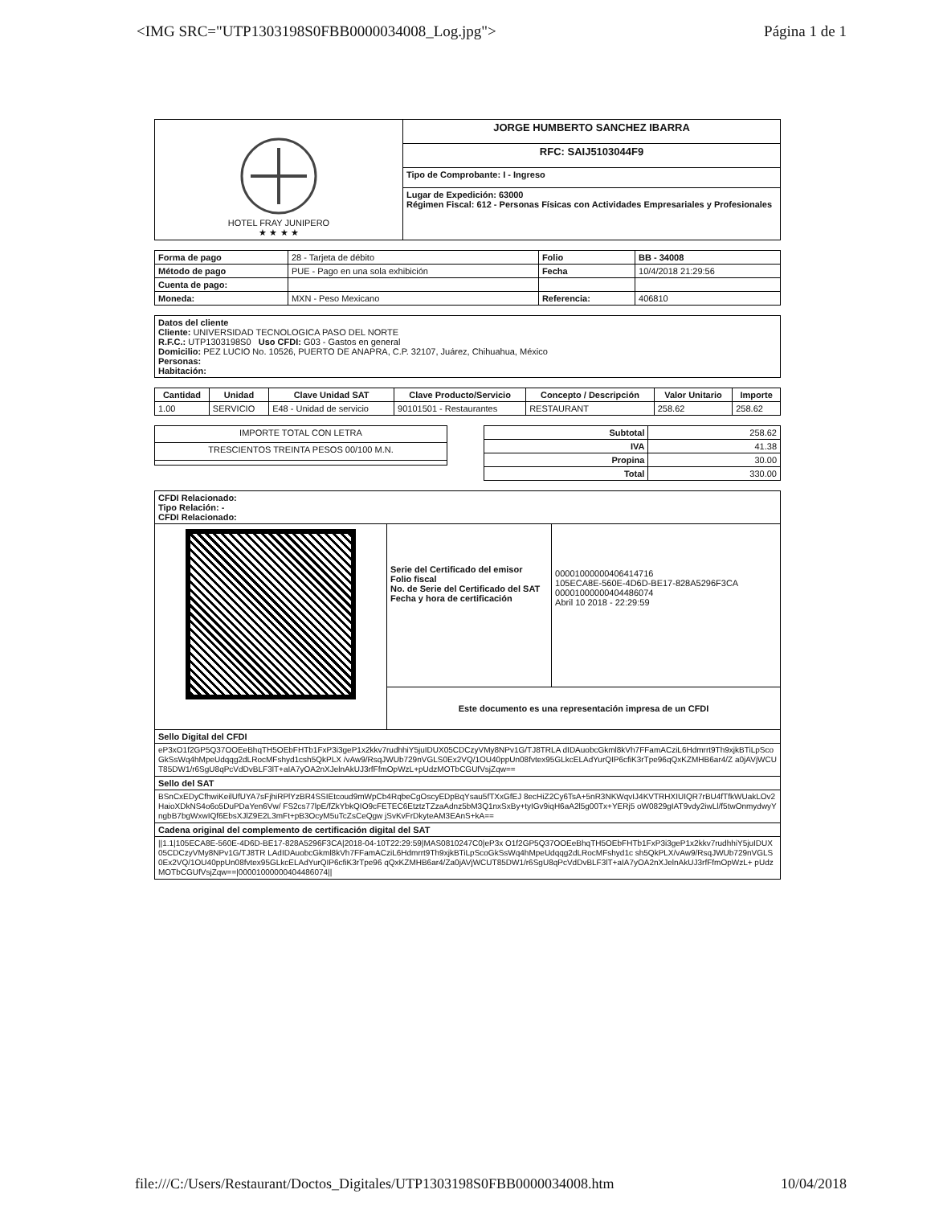<IMG SRC="UTP1303198S0FBB0000034008_Log.jpg"> Página 1 de 1
| HOTEL FRAY JUNIPERO ★ ★ ★ ★ | JORGE HUMBERTO SANCHEZ IBARRA |
| | RFC: SAIJ5103044F9 |
| | Tipo de Comprobante: I - Ingreso |
| | Lugar de Expedición: 63000 Régimen Fiscal: 612 - Personas Físicas con Actividades Empresariales y Profesionales |
| Forma de pago | 28 - Tarjeta de débito | Folio | BB - 34008 |
| Método de pago | PUE - Pago en una sola exhibición | Fecha | 10/4/2018 21:29:56 |
| Cuenta de pago: | | | |
| Moneda: | MXN - Peso Mexicano | Referencia: | 406810 |
| Datos del cliente Cliente: UNIVERSIDAD TECNOLOGICA PASO DEL NORTE R.F.C.: UTP1303198S0 Uso CFDI: G03 - Gastos en general Domicilio: PEZ LUCIO No. 10526, PUERTO DE ANAPRA, C.P. 32107, Juárez, Chihuahua, México Personas: Habitación: |
| Cantidad | Unidad | Clave Unidad SAT | Clave Producto/Servicio | Concepto / Descripción | Valor Unitario | Importe |
| --- | --- | --- | --- | --- | --- | --- |
| 1.00 | SERVICIO | E48 - Unidad de servicio | 90101501 - Restaurantes | RESTAURANT | 258.62 | 258.62 |
| IMPORTE TOTAL CON LETRA |
| TRESCIENTOS TREINTA PESOS 00/100 M.N. |
| Subtotal | 258.62 |
| IVA | 41.38 |
| Propina | 30.00 |
| Total | 330.00 |
| CFDI Relacionado: Tipo Relación: - CFDI Relacionado: | | |
| | Serie del Certificado del emisor Folio fiscal No. de Serie del Certificado del SAT Fecha y hora de certificación | 00001000000406414716 105ECA8E-560E-4D6D-BE17-828A5296F3CA 00001000000404486074 Abril 10 2018 - 22:29:59 |
| | Este documento es una representación impresa de un CFDI | |
| Sello Digital del CFDI | | |
| eP3xO1f2GP5Q37OOEeBhqTH5OEbFHTb1FxP3i3geP1x2kkv7rudhhiY5juIDUX05CDCzyVMy8NPv1G/TJ8TRLA dIDAuobcGkml8kVh7FFamACziL6Hdmrrt9Th9xjkBTiLpScoGkSsWq4hMpeUdqqg2dLRocMFshyd1csh5QkPLX /vAw9/RsqJWUb729nVGLS0Ex2VQ/1OU40ppUn08fvtex95GLkcELAdYurQIP6cfiK3rTpe96qQxKZMHB6ar4/Z a0jAVjWCUT85DW1/r6SgU8qPcVdDvBLF3lT+aIA7yOA2nXJelnAkUJ3rfFfmOpWzL+pUdzMOTbCGUfVsjZqw== | | |
| Sello del SAT | | |
| BSnCxEDyCfhwiKeilUfUYA7sFjhiRPlYzBR4SSIEtcoud9mWpCb4RqbeCgOscyEDpBqYsau5fTXxGfEJ 8ecHiZ2Cy6TsA+5nR3NKWqvIJ4KVTRHXIUIQR7rBU4fTfkWUakLOv2HaioXDkNS4o6o5DuPDaYen6Vw/ FS2cs77lpE/fZkYbkQIO9cFETEC6EtztzTZzaAdnz5bM3Q1nxSxBy+tyIGv9iqH6aA2l5g00Tx+YERj5 oW0829gIAT9vdy2iwLl/f5twOnmydwyYngbB7bgWxwIQf6EbsXJlZ9E2L3mFt+pB3OcyM5uTcZsCeQgw jSvKvFrDkyteAM3EAnS+kA== | | |
| Cadena original del complemento de certificación digital del SAT | | |
| //1.1/105ECA8E-560E-4D6D-BE17-828A5296F3CA/2018-04-10T22:29:59/MAS0810247C0/eP3x O1f2GP5Q37OOEeBhqTH5OEbFHTb1FxP3i3geP1x2kkv7rudhhiY5juIDUX05CDCzyVMy8NPv1G/TJ8TR LAdIDAuobcGkml8kVh7FFamACziL6Hdmrrt9Th9xjkBTiLpScoGkSsWq4hMpeUdqqg2dLRocMFshyd1c sh5QkPLX/vAw9/RsqJWUb729nVGLS0Ex2VQ/1OU40ppUn08fvtex95GLkcELAdYurQIP6cfiK3rTpe96 qQxKZMHB6ar4/Za0jAVjWCUT85DW1/r6SgU8qPcVdDvBLF3lT+aIA7yOA2nXJelnAkUJ3rfFfmOpWzL+ pUdzMOTbCGUfVsjZqw==/00001000000404486074// | | |
file:///C:/Users/Restaurant/Doctos_Digitales/UTP1303198S0FBB0000034008.htm 10/04/2018